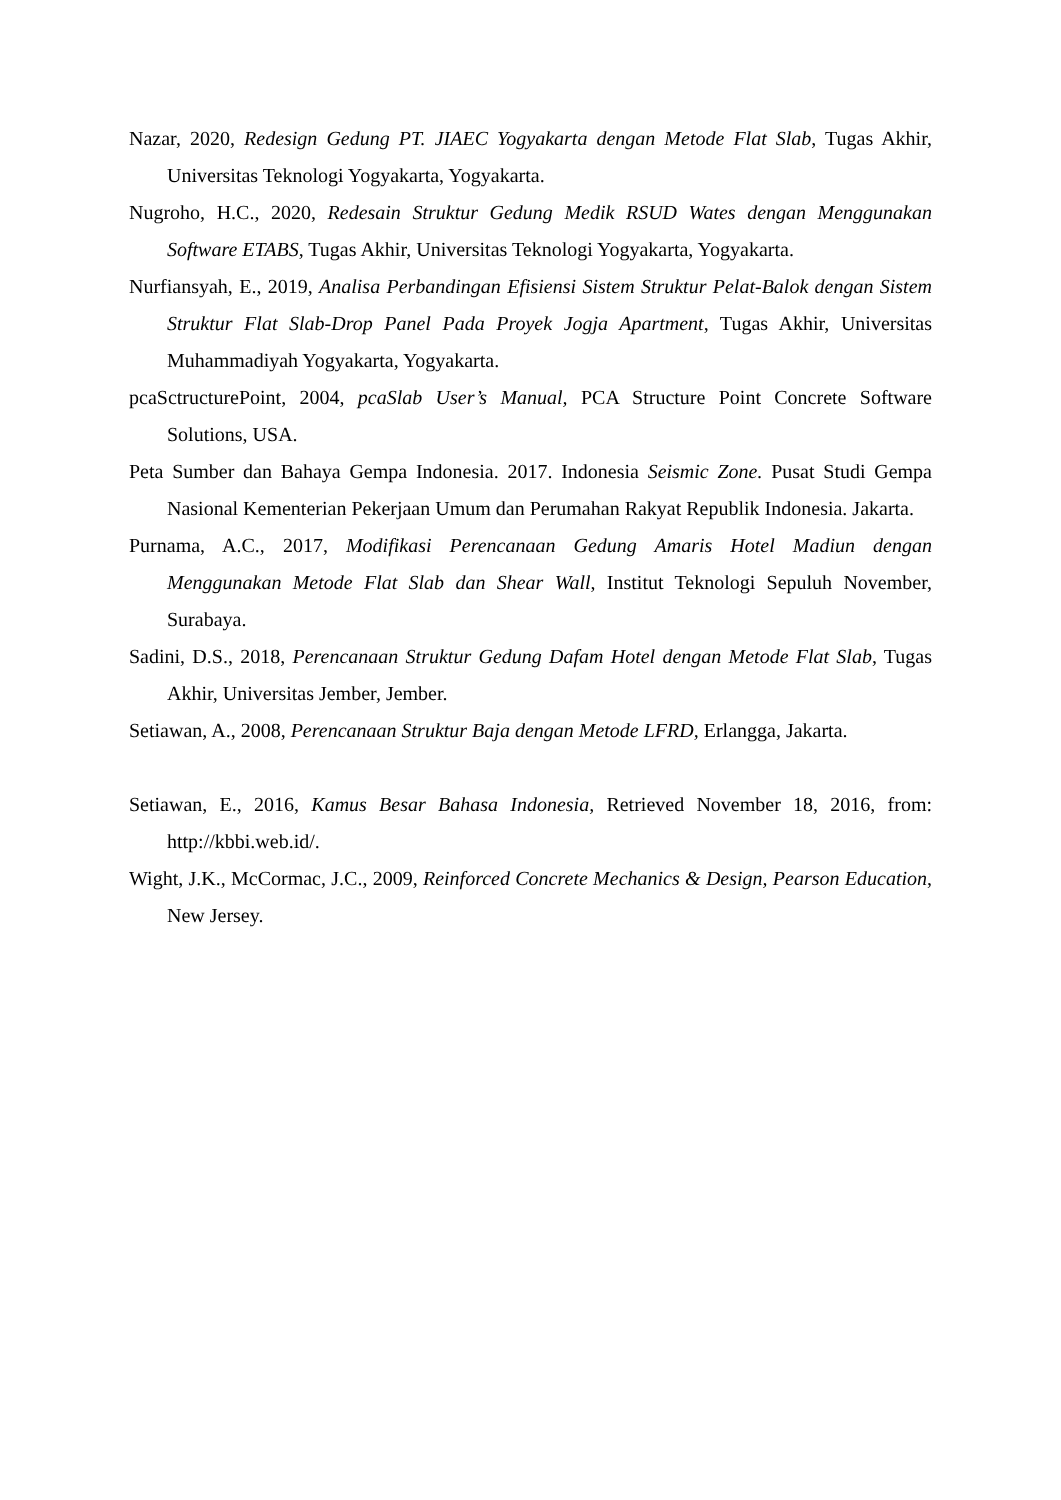Nazar, 2020, Redesign Gedung PT. JIAEC Yogyakarta dengan Metode Flat Slab, Tugas Akhir, Universitas Teknologi Yogyakarta, Yogyakarta.
Nugroho, H.C., 2020, Redesain Struktur Gedung Medik RSUD Wates dengan Menggunakan Software ETABS, Tugas Akhir, Universitas Teknologi Yogyakarta, Yogyakarta.
Nurfiansyah, E., 2019, Analisa Perbandingan Efisiensi Sistem Struktur Pelat-Balok dengan Sistem Struktur Flat Slab-Drop Panel Pada Proyek Jogja Apartment, Tugas Akhir, Universitas Muhammadiyah Yogyakarta, Yogyakarta.
pcaSctructurePoint, 2004, pcaSlab User’s Manual, PCA Structure Point Concrete Software Solutions, USA.
Peta Sumber dan Bahaya Gempa Indonesia. 2017. Indonesia Seismic Zone. Pusat Studi Gempa Nasional Kementerian Pekerjaan Umum dan Perumahan Rakyat Republik Indonesia. Jakarta.
Purnama, A.C., 2017, Modifikasi Perencanaan Gedung Amaris Hotel Madiun dengan Menggunakan Metode Flat Slab dan Shear Wall, Institut Teknologi Sepuluh November, Surabaya.
Sadini, D.S., 2018, Perencanaan Struktur Gedung Dafam Hotel dengan Metode Flat Slab, Tugas Akhir, Universitas Jember, Jember.
Setiawan, A., 2008, Perencanaan Struktur Baja dengan Metode LFRD, Erlangga, Jakarta.
Setiawan, E., 2016, Kamus Besar Bahasa Indonesia, Retrieved November 18, 2016, from: http://kbbi.web.id/.
Wight, J.K., McCormac, J.C., 2009, Reinforced Concrete Mechanics & Design, Pearson Education, New Jersey.